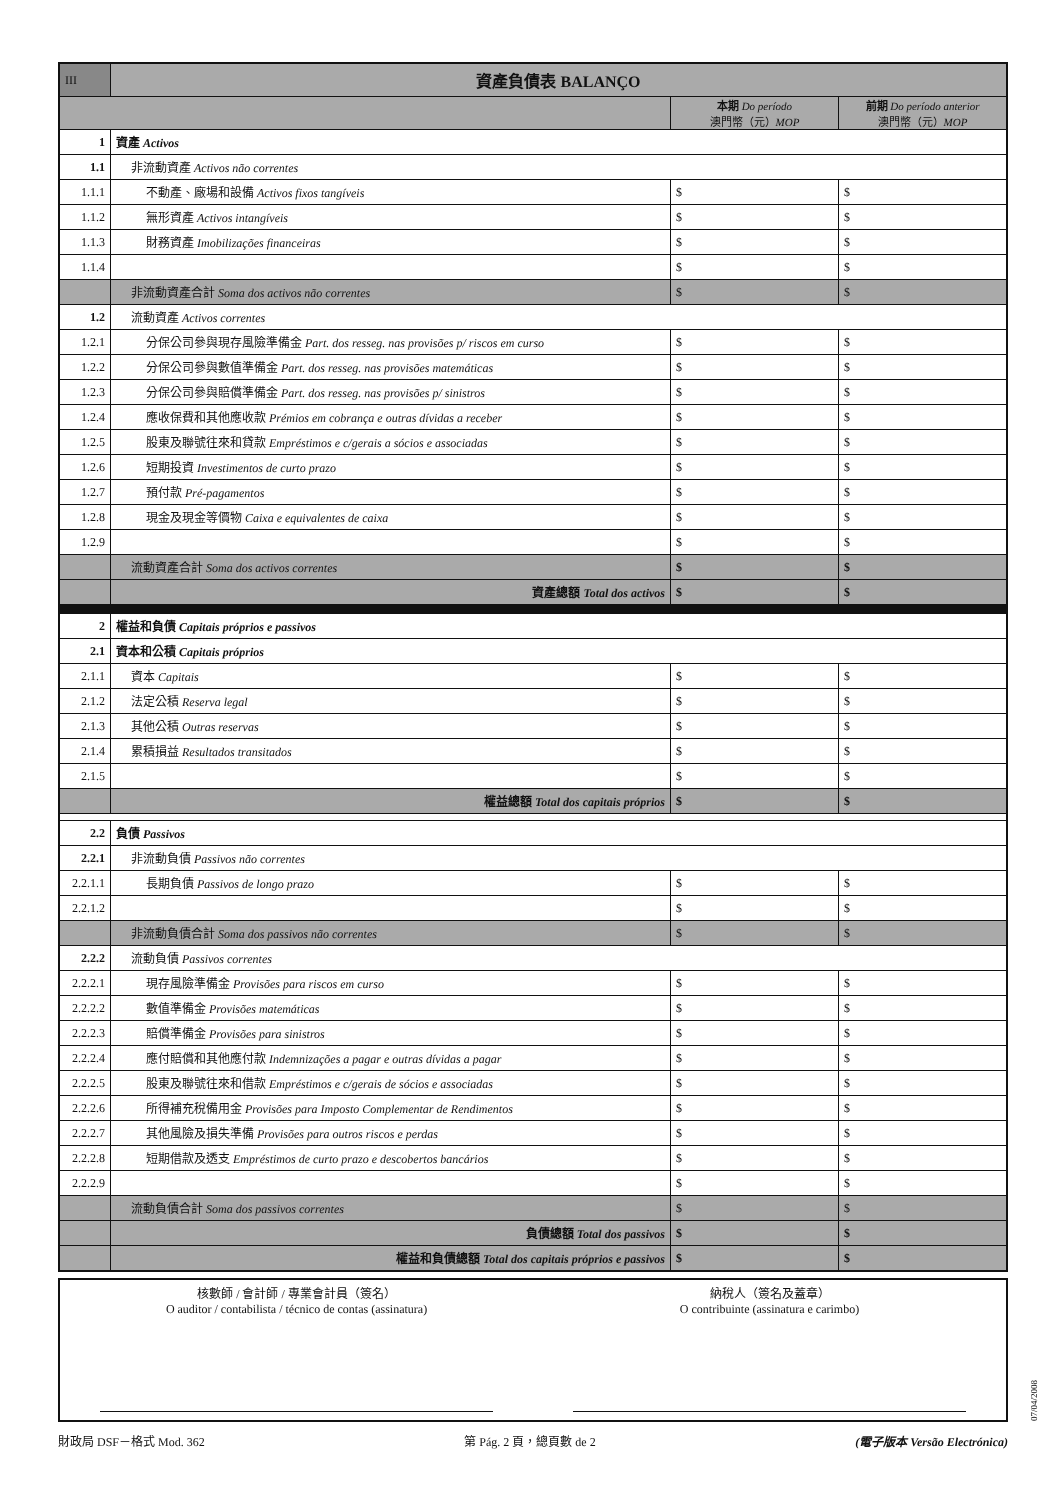| III | 資產負債表 BALANÇO | | |
| | | 本期 Do período 澳門幣（元） MOP | 前期 Do período anterior 澳門幣（元） MOP |
| 1 | 資產 Activos | | |
| 1.1 | 非流動資產 Activos não correntes | | |
| 1.1.1 | 不動產、廠場和設備 Activos fixos tangíveis | $ | $ |
| 1.1.2 | 無形資產 Activos intangíveis | $ | $ |
| 1.1.3 | 財務資產 Imobilizações financeiras | $ | $ |
| 1.1.4 | | $ | $ |
| | 非流動資產合計 Soma dos activos não correntes | $ | $ |
| 1.2 | 流動資產 Activos correntes | | |
| 1.2.1 | 分保公司參與現存風險準備金 Part. dos resseg. nas provisões p/ riscos em curso | $ | $ |
| 1.2.2 | 分保公司參與數值準備金 Part. dos resseg. nas provisões matemáticas | $ | $ |
| 1.2.3 | 分保公司參與賠償準備金 Part. dos resseg. nas provisões p/ sinistros | $ | $ |
| 1.2.4 | 應收保費和其他應收款 Prémios em cobrança e outras dívidas a receber | $ | $ |
| 1.2.5 | 股東及聯號往來和貸款 Empréstimos e c/gerais a sócios e associadas | $ | $ |
| 1.2.6 | 短期投資 Investimentos de curto prazo | $ | $ |
| 1.2.7 | 預付款 Pré-pagamentos | $ | $ |
| 1.2.8 | 現金及現金等價物 Caixa e equivalentes de caixa | $ | $ |
| 1.2.9 | | $ | $ |
| | 流動資產合計 Soma dos activos correntes | $ | $ |
| | 資產總額 Total dos activos | $ | $ |
| 2 | 權益和負債 Capitais próprios e passivos | | |
| 2.1 | 資本和公積 Capitais próprios | | |
| 2.1.1 | 資本 Capitais | $ | $ |
| 2.1.2 | 法定公積 Reserva legal | $ | $ |
| 2.1.3 | 其他公積 Outras reservas | $ | $ |
| 2.1.4 | 累積損益 Resultados transitados | $ | $ |
| 2.1.5 | | $ | $ |
| | 權益總額 Total dos capitais próprios | $ | $ |
| 2.2 | 負債 Passivos | | |
| 2.2.1 | 非流動負債 Passivos não correntes | | |
| 2.2.1.1 | 長期負債 Passivos de longo prazo | $ | $ |
| 2.2.1.2 | | $ | $ |
| | 非流動負債合計 Soma dos passivos não correntes | $ | $ |
| 2.2.2 | 流動負債 Passivos correntes | | |
| 2.2.2.1 | 現存風險準備金 Provisões para riscos em curso | $ | $ |
| 2.2.2.2 | 數值準備金 Provisões matemáticas | $ | $ |
| 2.2.2.3 | 賠償準備金 Provisões para sinistros | $ | $ |
| 2.2.2.4 | 應付賠償和其他應付款 Indemnizações a pagar e outras dívidas a pagar | $ | $ |
| 2.2.2.5 | 股東及聯號往來和借款 Empréstimos e c/gerais de sócios e associadas | $ | $ |
| 2.2.2.6 | 所得補充稅備用金 Provisões para Imposto Complementar de Rendimentos | $ | $ |
| 2.2.2.7 | 其他風險及損失準備 Provisões para outros riscos e perdas | $ | $ |
| 2.2.2.8 | 短期借款及透支 Empréstimos de curto prazo e descobertos bancários | $ | $ |
| 2.2.2.9 | | $ | $ |
| | 流動負債合計 Soma dos passivos correntes | $ | $ |
| | 負債總額 Total dos passivos | $ | $ |
| | 權益和負債總額 Total dos capitais próprios e passivos | $ | $ |
核數師 / 會計師 / 專業會計員（簽名）
O auditor / contabilista / técnico de contas (assinatura)
納稅人（簽名及蓋章）
O contribuinte (assinatura e carimbo)
財政局 DSF－格式 Mod. 362 第 Pág. 2 頁，總頁數 de 2 (電子版本 Versão Electrónica)
07/04/2008